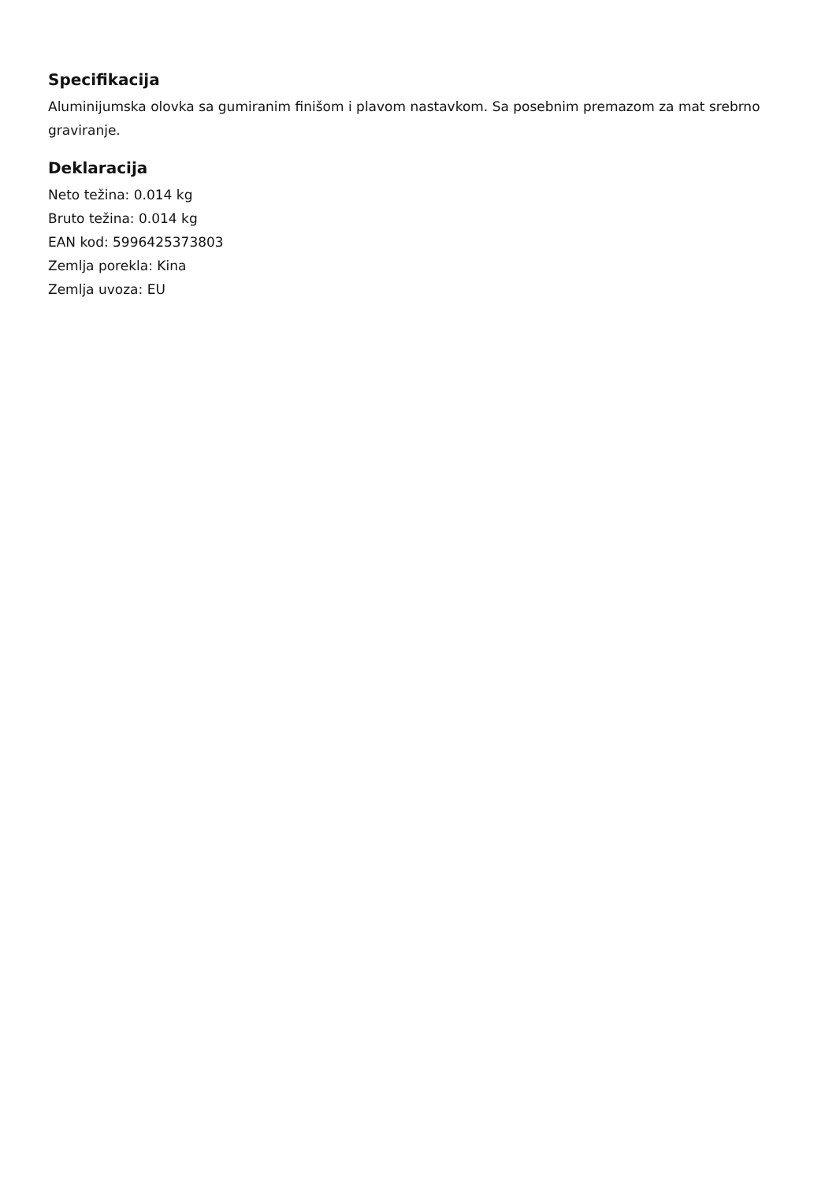Specifikacija
Aluminijumska olovka sa gumiranim finišom i plavom nastavkom. Sa posebnim premazom za mat srebrno graviranje.
Deklaracija
Neto težina: 0.014 kg
Bruto težina: 0.014 kg
EAN kod: 5996425373803
Zemlja porekla: Kina
Zemlja uvoza: EU